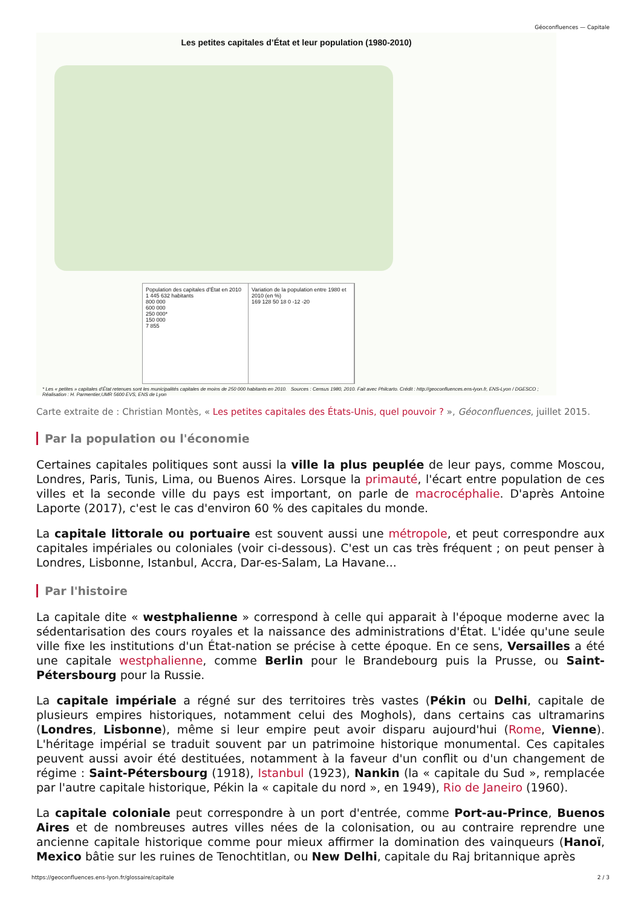Géoconfluences — Capitale
Les petites capitales d’État et leur population (1980-2010)
Population des capitales d’État en 2010
1 445 632 habitants
800 000
600 000
250 000*
150 000
7 855
Variation de la population entre 1980 et 2010 (en %)
169 128 50 18 0 -12 -20
* Les « petites » capitales d’État retenues sont les municipalités capitales de moins de 250 000 habitants en 2010. Sources : Census 1980, 2010. Fait avec Philcarto. Crédit : http://geoconfluences.ens-lyon.fr, ENS-Lyon / DGESCO ; Réalisation : H. Parmentier,UMR 5600 EVS, ENS de Lyon
Carte extraite de : Christian Montès, « Les petites capitales des États-Unis, quel pouvoir ? », Géoconfluences, juillet 2015.
Par la population ou l'économie
Certaines capitales politiques sont aussi la ville la plus peuplée de leur pays, comme Moscou, Londres, Paris, Tunis, Lima, ou Buenos Aires. Lorsque la primauté, l'écart entre population de ces villes et la seconde ville du pays est important, on parle de macrocéphalie. D'après Antoine Laporte (2017), c'est le cas d'environ 60 % des capitales du monde.
La capitale littorale ou portuaire est souvent aussi une métropole, et peut correspondre aux capitales impériales ou coloniales (voir ci-dessous). C'est un cas très fréquent ; on peut penser à Londres, Lisbonne, Istanbul, Accra, Dar-es-Salam, La Havane...
Par l'histoire
La capitale dite « westphalienne » correspond à celle qui apparait à l'époque moderne avec la sédentarisation des cours royales et la naissance des administrations d'État. L'idée qu'une seule ville fixe les institutions d'un État-nation se précise à cette époque. En ce sens, Versailles a été une capitale westphalienne, comme Berlin pour le Brandebourg puis la Prusse, ou Saint-Pétersbourg pour la Russie.
La capitale impériale a régné sur des territoires très vastes (Pékin ou Delhi, capitale de plusieurs empires historiques, notamment celui des Moghols), dans certains cas ultramarins (Londres, Lisbonne), même si leur empire peut avoir disparu aujourd'hui (Rome, Vienne). L'héritage impérial se traduit souvent par un patrimoine historique monumental. Ces capitales peuvent aussi avoir été destituées, notamment à la faveur d'un conflit ou d'un changement de régime : Saint-Pétersbourg (1918), Istanbul (1923), Nankin (la « capitale du Sud », remplacée par l'autre capitale historique, Pékin la « capitale du nord », en 1949), Rio de Janeiro (1960).
La capitale coloniale peut correspondre à un port d'entrée, comme Port-au-Prince, Buenos Aires et de nombreuses autres villes nées de la colonisation, ou au contraire reprendre une ancienne capitale historique comme pour mieux affirmer la domination des vainqueurs (Hanoï, Mexico bâtie sur les ruines de Tenochtitlan, ou New Delhi, capitale du Raj britannique après
https://geoconfluences.ens-lyon.fr/glossaire/capitale 2 / 3